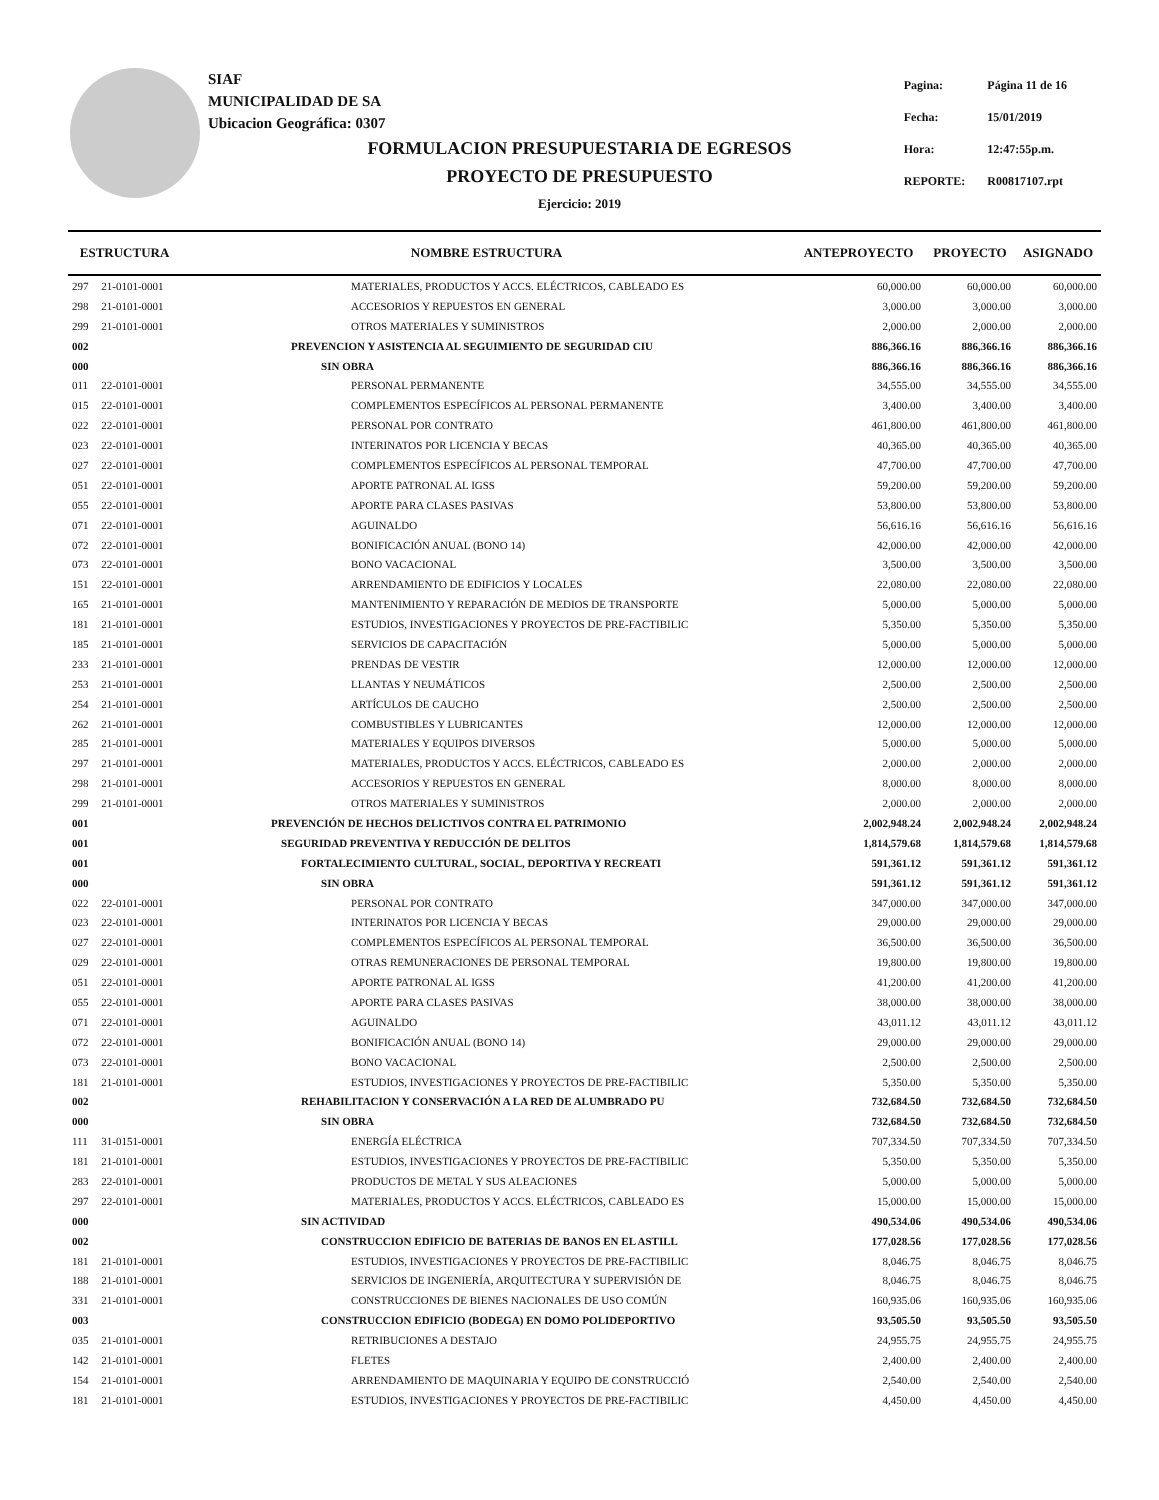SIAF
MUNICIPALIDAD DE SA
Ubicacion Geográfica: 0307
| Pagina: | Página 11 de 16 |
| Fecha: | 15/01/2019 |
| Hora: | 12:47:55p.m. |
| REPORTE: | R00817107.rpt |
FORMULACION PRESUPUESTARIA DE EGRESOS
PROYECTO DE PRESUPUESTO
Ejercicio: 2019
| ESTRUCTURA | | NOMBRE ESTRUCTURA | ANTEPROYECTO | PROYECTO | ASIGNADO |
| --- | --- | --- | --- | --- | --- |
| 297 | 21-0101-0001 | MATERIALES, PRODUCTOS Y ACCS. ELÉCTRICOS, CABLEADO ES | 60,000.00 | 60,000.00 | 60,000.00 |
| 298 | 21-0101-0001 | ACCESORIOS Y REPUESTOS EN GENERAL | 3,000.00 | 3,000.00 | 3,000.00 |
| 299 | 21-0101-0001 | OTROS MATERIALES Y SUMINISTROS | 2,000.00 | 2,000.00 | 2,000.00 |
| 002 | | PREVENCION Y ASISTENCIA AL SEGUIMIENTO DE SEGURIDAD CIU | 886,366.16 | 886,366.16 | 886,366.16 |
| 000 | | SIN OBRA | 886,366.16 | 886,366.16 | 886,366.16 |
| 011 | 22-0101-0001 | PERSONAL PERMANENTE | 34,555.00 | 34,555.00 | 34,555.00 |
| 015 | 22-0101-0001 | COMPLEMENTOS ESPECÍFICOS AL PERSONAL PERMANENTE | 3,400.00 | 3,400.00 | 3,400.00 |
| 022 | 22-0101-0001 | PERSONAL POR CONTRATO | 461,800.00 | 461,800.00 | 461,800.00 |
| 023 | 22-0101-0001 | INTERINATOS POR LICENCIA Y BECAS | 40,365.00 | 40,365.00 | 40,365.00 |
| 027 | 22-0101-0001 | COMPLEMENTOS ESPECÍFICOS AL PERSONAL TEMPORAL | 47,700.00 | 47,700.00 | 47,700.00 |
| 051 | 22-0101-0001 | APORTE PATRONAL AL IGSS | 59,200.00 | 59,200.00 | 59,200.00 |
| 055 | 22-0101-0001 | APORTE PARA CLASES PASIVAS | 53,800.00 | 53,800.00 | 53,800.00 |
| 071 | 22-0101-0001 | AGUINALDO | 56,616.16 | 56,616.16 | 56,616.16 |
| 072 | 22-0101-0001 | BONIFICACIÓN ANUAL (BONO 14) | 42,000.00 | 42,000.00 | 42,000.00 |
| 073 | 22-0101-0001 | BONO VACACIONAL | 3,500.00 | 3,500.00 | 3,500.00 |
| 151 | 22-0101-0001 | ARRENDAMIENTO DE EDIFICIOS Y LOCALES | 22,080.00 | 22,080.00 | 22,080.00 |
| 165 | 21-0101-0001 | MANTENIMIENTO Y REPARACIÓN DE MEDIOS DE TRANSPORTE | 5,000.00 | 5,000.00 | 5,000.00 |
| 181 | 21-0101-0001 | ESTUDIOS, INVESTIGACIONES Y PROYECTOS DE PRE-FACTIBILIC | 5,350.00 | 5,350.00 | 5,350.00 |
| 185 | 21-0101-0001 | SERVICIOS DE CAPACITACIÓN | 5,000.00 | 5,000.00 | 5,000.00 |
| 233 | 21-0101-0001 | PRENDAS DE VESTIR | 12,000.00 | 12,000.00 | 12,000.00 |
| 253 | 21-0101-0001 | LLANTAS Y NEUMÁTICOS | 2,500.00 | 2,500.00 | 2,500.00 |
| 254 | 21-0101-0001 | ARTÍCULOS DE CAUCHO | 2,500.00 | 2,500.00 | 2,500.00 |
| 262 | 21-0101-0001 | COMBUSTIBLES Y LUBRICANTES | 12,000.00 | 12,000.00 | 12,000.00 |
| 285 | 21-0101-0001 | MATERIALES Y EQUIPOS DIVERSOS | 5,000.00 | 5,000.00 | 5,000.00 |
| 297 | 21-0101-0001 | MATERIALES, PRODUCTOS Y ACCS. ELÉCTRICOS, CABLEADO ES | 2,000.00 | 2,000.00 | 2,000.00 |
| 298 | 21-0101-0001 | ACCESORIOS Y REPUESTOS EN GENERAL | 8,000.00 | 8,000.00 | 8,000.00 |
| 299 | 21-0101-0001 | OTROS MATERIALES Y SUMINISTROS | 2,000.00 | 2,000.00 | 2,000.00 |
| 001 | | PREVENCIÓN DE HECHOS DELICTIVOS CONTRA EL PATRIMONIO | 2,002,948.24 | 2,002,948.24 | 2,002,948.24 |
| 001 | | SEGURIDAD PREVENTIVA Y REDUCCIÓN DE DELITOS | 1,814,579.68 | 1,814,579.68 | 1,814,579.68 |
| 001 | | FORTALECIMIENTO CULTURAL, SOCIAL, DEPORTIVA Y RECREATI | 591,361.12 | 591,361.12 | 591,361.12 |
| 000 | | SIN OBRA | 591,361.12 | 591,361.12 | 591,361.12 |
| 022 | 22-0101-0001 | PERSONAL POR CONTRATO | 347,000.00 | 347,000.00 | 347,000.00 |
| 023 | 22-0101-0001 | INTERINATOS POR LICENCIA Y BECAS | 29,000.00 | 29,000.00 | 29,000.00 |
| 027 | 22-0101-0001 | COMPLEMENTOS ESPECÍFICOS AL PERSONAL TEMPORAL | 36,500.00 | 36,500.00 | 36,500.00 |
| 029 | 22-0101-0001 | OTRAS REMUNERACIONES DE PERSONAL TEMPORAL | 19,800.00 | 19,800.00 | 19,800.00 |
| 051 | 22-0101-0001 | APORTE PATRONAL AL IGSS | 41,200.00 | 41,200.00 | 41,200.00 |
| 055 | 22-0101-0001 | APORTE PARA CLASES PASIVAS | 38,000.00 | 38,000.00 | 38,000.00 |
| 071 | 22-0101-0001 | AGUINALDO | 43,011.12 | 43,011.12 | 43,011.12 |
| 072 | 22-0101-0001 | BONIFICACIÓN ANUAL (BONO 14) | 29,000.00 | 29,000.00 | 29,000.00 |
| 073 | 22-0101-0001 | BONO VACACIONAL | 2,500.00 | 2,500.00 | 2,500.00 |
| 181 | 21-0101-0001 | ESTUDIOS, INVESTIGACIONES Y PROYECTOS DE PRE-FACTIBILIC | 5,350.00 | 5,350.00 | 5,350.00 |
| 002 | | REHABILITACION Y CONSERVACIÓN A LA RED DE ALUMBRADO PU | 732,684.50 | 732,684.50 | 732,684.50 |
| 000 | | SIN OBRA | 732,684.50 | 732,684.50 | 732,684.50 |
| 111 | 31-0151-0001 | ENERGÍA ELÉCTRICA | 707,334.50 | 707,334.50 | 707,334.50 |
| 181 | 21-0101-0001 | ESTUDIOS, INVESTIGACIONES Y PROYECTOS DE PRE-FACTIBILIC | 5,350.00 | 5,350.00 | 5,350.00 |
| 283 | 22-0101-0001 | PRODUCTOS DE METAL Y SUS ALEACIONES | 5,000.00 | 5,000.00 | 5,000.00 |
| 297 | 22-0101-0001 | MATERIALES, PRODUCTOS Y ACCS. ELÉCTRICOS, CABLEADO ES | 15,000.00 | 15,000.00 | 15,000.00 |
| 000 | | SIN ACTIVIDAD | 490,534.06 | 490,534.06 | 490,534.06 |
| 002 | | CONSTRUCCION EDIFICIO DE BATERIAS DE BANOS EN EL ASTILL | 177,028.56 | 177,028.56 | 177,028.56 |
| 181 | 21-0101-0001 | ESTUDIOS, INVESTIGACIONES Y PROYECTOS DE PRE-FACTIBILIC | 8,046.75 | 8,046.75 | 8,046.75 |
| 188 | 21-0101-0001 | SERVICIOS DE INGENIERÍA, ARQUITECTURA Y SUPERVISIÓN DE | 8,046.75 | 8,046.75 | 8,046.75 |
| 331 | 21-0101-0001 | CONSTRUCCIONES DE BIENES NACIONALES DE USO COMÚN | 160,935.06 | 160,935.06 | 160,935.06 |
| 003 | | CONSTRUCCION EDIFICIO (BODEGA) EN DOMO POLIDEPORTIVO | 93,505.50 | 93,505.50 | 93,505.50 |
| 035 | 21-0101-0001 | RETRIBUCIONES A DESTAJO | 24,955.75 | 24,955.75 | 24,955.75 |
| 142 | 21-0101-0001 | FLETES | 2,400.00 | 2,400.00 | 2,400.00 |
| 154 | 21-0101-0001 | ARRENDAMIENTO DE MAQUINARIA Y EQUIPO DE CONSTRUCCIÓ | 2,540.00 | 2,540.00 | 2,540.00 |
| 181 | 21-0101-0001 | ESTUDIOS, INVESTIGACIONES Y PROYECTOS DE PRE-FACTIBILIC | 4,450.00 | 4,450.00 | 4,450.00 |